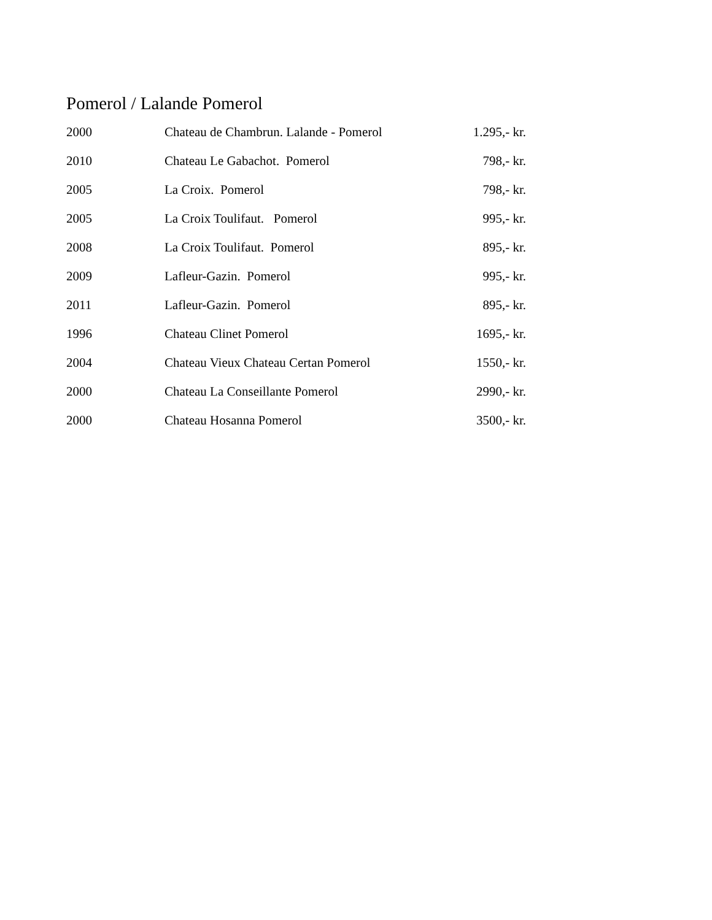Pomerol / Lalande Pomerol
| 2000 | Chateau de Chambrun. Lalande - Pomerol | 1.295,- kr. |
| 2010 | Chateau Le Gabachot. Pomerol | 798,- kr. |
| 2005 | La Croix. Pomerol | 798,- kr. |
| 2005 | La Croix Toulifaut. Pomerol | 995,- kr. |
| 2008 | La Croix Toulifaut. Pomerol | 895,- kr. |
| 2009 | Lafleur-Gazin. Pomerol | 995,- kr. |
| 2011 | Lafleur-Gazin. Pomerol | 895,- kr. |
| 1996 | Chateau Clinet Pomerol | 1695,- kr. |
| 2004 | Chateau Vieux Chateau Certan Pomerol | 1550,- kr. |
| 2000 | Chateau La Conseillante Pomerol | 2990,- kr. |
| 2000 | Chateau Hosanna Pomerol | 3500,- kr. |